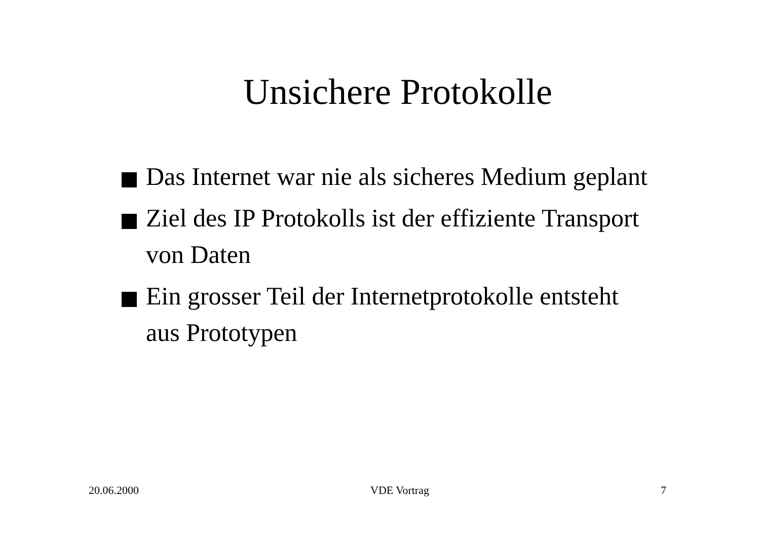Unsichere Protokolle
Das Internet war nie als sicheres Medium geplant
Ziel des IP Protokolls ist der effiziente Transport von Daten
Ein grosser Teil der Internetprotokolle entsteht aus Prototypen
20.06.2000 VDE Vortrag 7